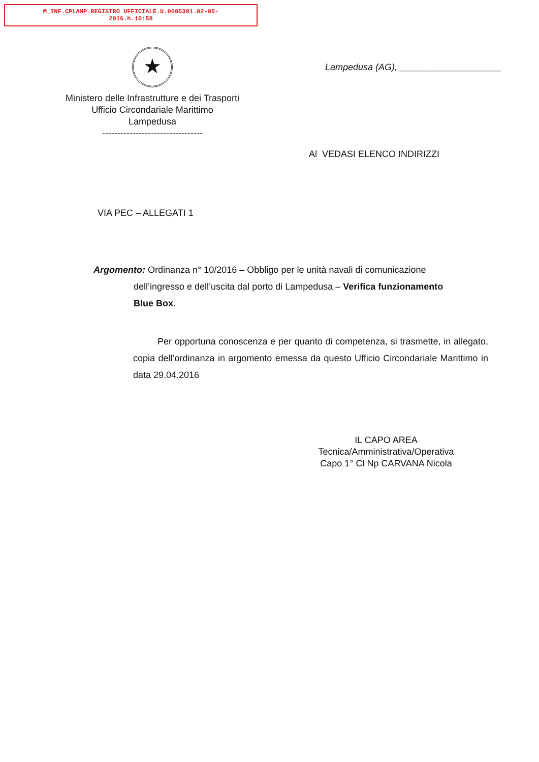M_INF.CPLAMP.REGISTRO UFFICIALE.U.0005381.02-05-
2016.h.10:58
★
Ministero delle Infrastrutture e dei Trasporti
Ufficio Circondariale Marittimo
Lampedusa
---------------------------------
Lampedusa (AG), ____________________
Al VEDASI ELENCO INDIRIZZI
VIA PEC – ALLEGATI 1
Argomento: Ordinanza n° 10/2016 – Obbligo per le unità navali di comunicazione
dell’ingresso e dell’uscita dal porto di Lampedusa – Verifica funzionamento
Blue Box.
Per opportuna conoscenza e per quanto di competenza, si trasmette, in allegato, copia dell’ordinanza in argomento emessa da questo Ufficio Circondariale Marittimo in data 29.04.2016
IL CAPO AREA
Tecnica/Amministrativa/Operativa
Capo 1° Cl Np CARVANA Nicola